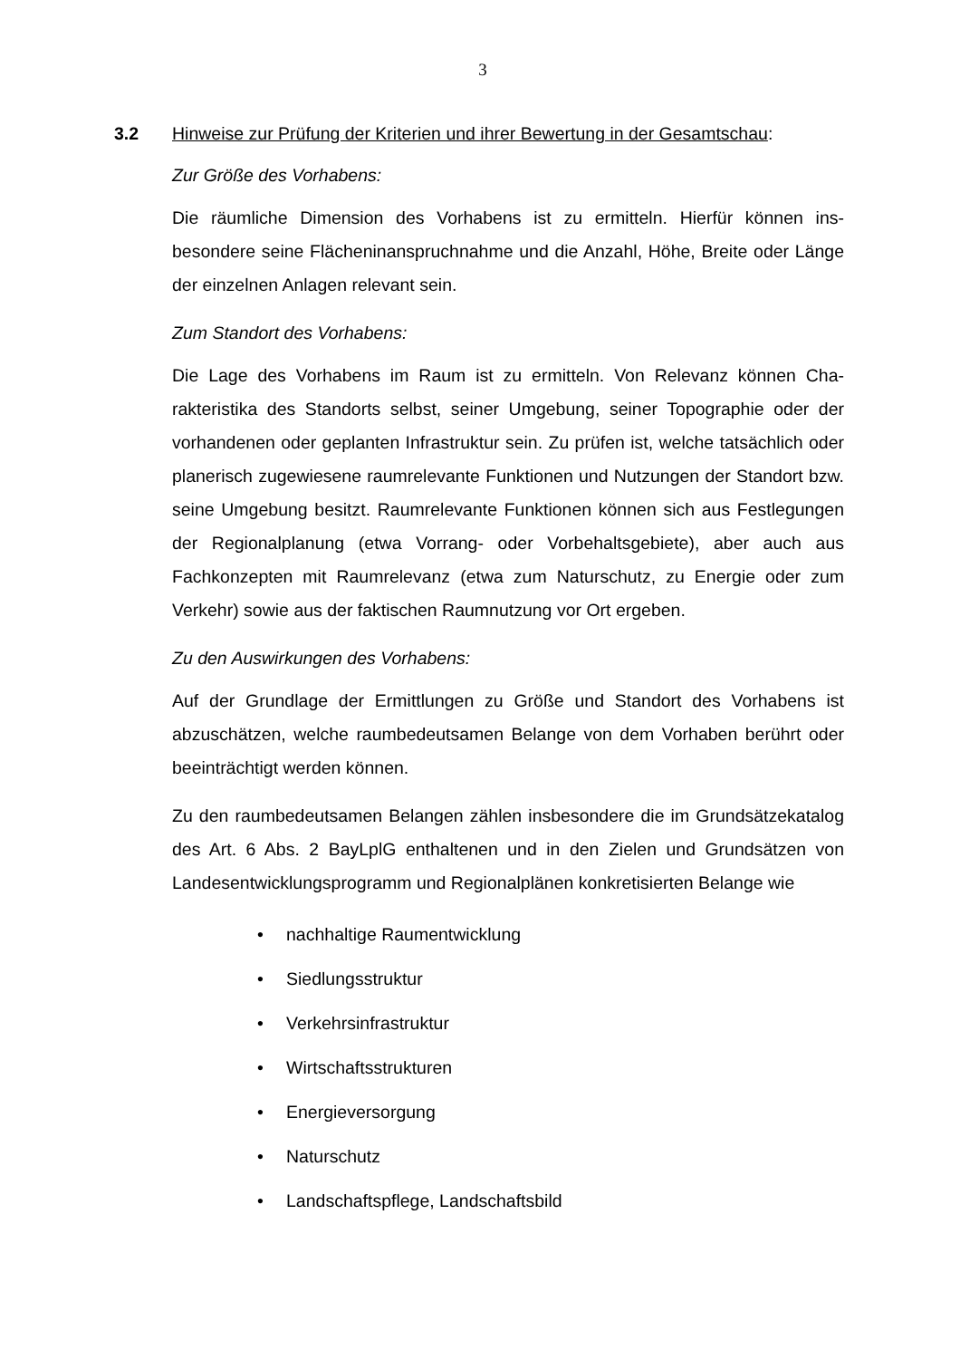3
3.2 Hinweise zur Prüfung der Kriterien und ihrer Bewertung in der Gesamtschau:
Zur Größe des Vorhabens:
Die räumliche Dimension des Vorhabens ist zu ermitteln. Hierfür können ins­besondere seine Flächeninanspruchnahme und die Anzahl, Höhe, Breite oder Länge der einzelnen Anlagen relevant sein.
Zum Standort des Vorhabens:
Die Lage des Vorhabens im Raum ist zu ermitteln. Von Relevanz können Cha­rakteristika des Standorts selbst, seiner Umgebung, seiner Topographie oder der vorhandenen oder geplanten Infrastruktur sein. Zu prüfen ist, welche tat­sächlich oder planerisch zugewiesene raumrelevante Funktionen und Nutzun­gen der Standort bzw. seine Umgebung besitzt. Raumrelevante Funktionen können sich aus Festlegungen der Regionalplanung (etwa Vorrang- oder Vor­behaltsgebiete), aber auch aus Fachkonzepten mit Raumrelevanz (etwa zum Naturschutz, zu Energie oder zum Verkehr) sowie aus der faktischen Raum­nutzung vor Ort ergeben.
Zu den Auswirkungen des Vorhabens:
Auf der Grundlage der Ermittlungen zu Größe und Standort des Vorhabens ist abzuschätzen, welche raumbedeutsamen Belange von dem Vorhaben berührt oder beeinträchtigt werden können.
Zu den raumbedeutsamen Belangen zählen insbesondere die im Grundsätze­katalog des Art. 6 Abs. 2 BayLplG enthaltenen und in den Zielen und Grunds­ätzen von Landesentwicklungsprogramm und Regionalplänen konkretisierten Belange wie
• nachhaltige Raumentwicklung
• Siedlungsstruktur
• Verkehrsinfrastruktur
• Wirtschaftsstrukturen
• Energieversorgung
• Naturschutz
• Landschaftspflege, Landschaftsbild